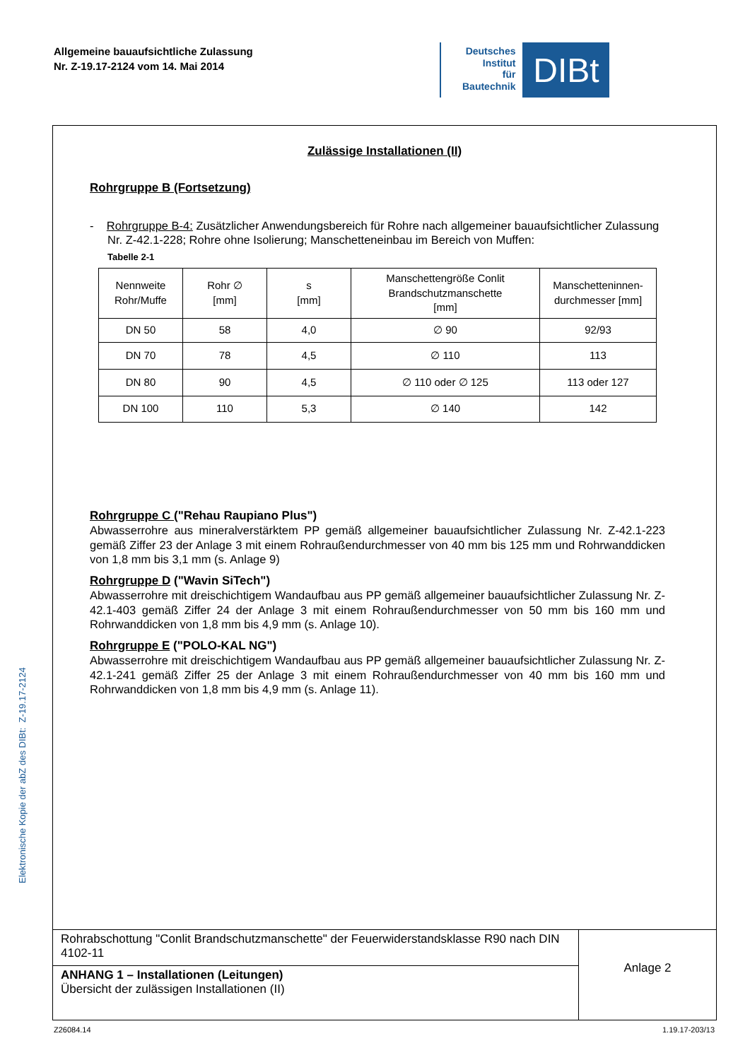Allgemeine bauaufsichtliche Zulassung
Nr. Z-19.17-2124 vom 14. Mai 2014
Deutsches
Institut
für
Bautechnik
DIBt
Elektronische Kopie der abZ des DIBt: Z-19.17-2124
Zulässige Installationen (II)
Rohrgruppe B (Fortsetzung)
- Rohrgruppe B-4: Zusätzlicher Anwendungsbereich für Rohre nach allgemeiner bauaufsichtlicher Zulassung Nr. Z-42.1-228; Rohre ohne Isolierung; Manschetteneinbau im Bereich von Muffen:
Tabelle 2-1
| Nennweite Rohr/Muffe | Rohr ∅ [mm] | s [mm] | Manschettengröße Conlit Brandschutzmanschette [mm] | Manschetteninnen-durchmesser [mm] |
| --- | --- | --- | --- | --- |
| DN 50 | 58 | 4,0 | ∅ 90 | 92/93 |
| DN 70 | 78 | 4,5 | ∅ 110 | 113 |
| DN 80 | 90 | 4,5 | ∅ 110 oder ∅ 125 | 113 oder 127 |
| DN 100 | 110 | 5,3 | ∅ 140 | 142 |
Rohrgruppe C ("Rehau Raupiano Plus")
Abwasserrohre aus mineralverstärktem PP gemäß allgemeiner bauaufsichtlicher Zulassung Nr. Z-42.1-223 gemäß Ziffer 23 der Anlage 3 mit einem Rohraußendurchmesser von 40 mm bis 125 mm und Rohrwanddicken von 1,8 mm bis 3,1 mm (s. Anlage 9)
Rohrgruppe D ("Wavin SiTech")
Abwasserrohre mit dreischichtigem Wandaufbau aus PP gemäß allgemeiner bauaufsichtlicher Zulassung Nr. Z-42.1-403 gemäß Ziffer 24 der Anlage 3 mit einem Rohraußendurchmesser von 50 mm bis 160 mm und Rohrwanddicken von 1,8 mm bis 4,9 mm (s. Anlage 10).
Rohrgruppe E ("POLO-KAL NG")
Abwasserrohre mit dreischichtigem Wandaufbau aus PP gemäß allgemeiner bauaufsichtlicher Zulassung Nr. Z-42.1-241 gemäß Ziffer 25 der Anlage 3 mit einem Rohraußendurchmesser von 40 mm bis 160 mm und Rohrwanddicken von 1,8 mm bis 4,9 mm (s. Anlage 11).
Rohrabschottung "Conlit Brandschutzmanschette" der Feuerwiderstandsklasse R90 nach DIN 4102-11
ANHANG 1 – Installationen (Leitungen)
Übersicht der zulässigen Installationen (II)
Anlage 2
Z26084.14 1.19.17-203/13